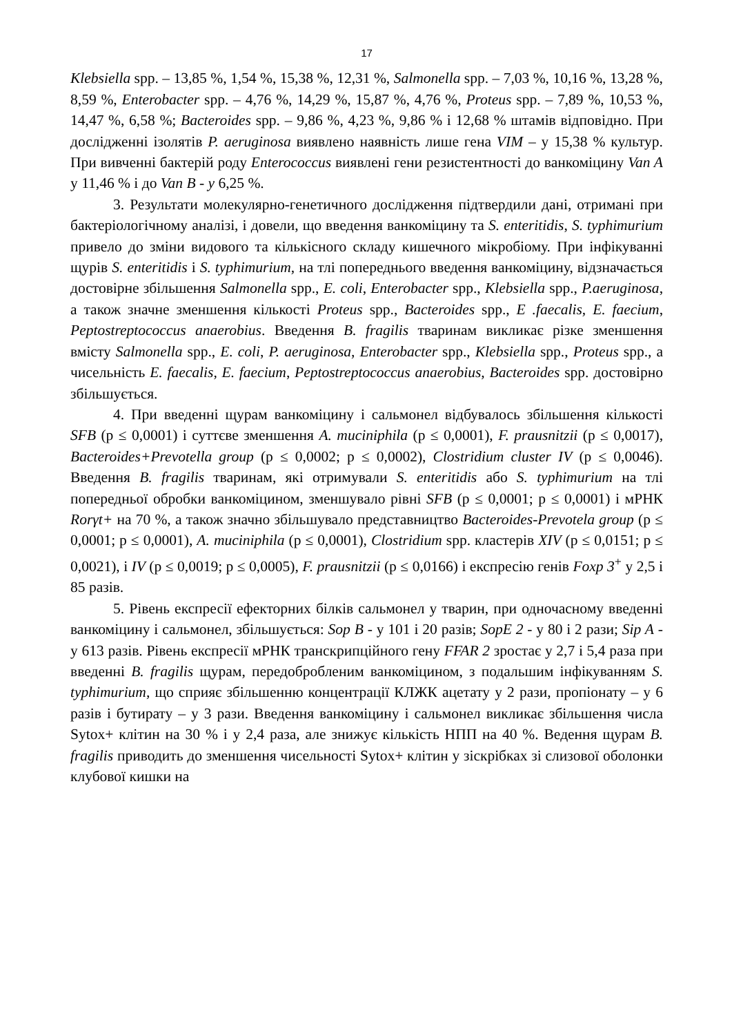17
Klebsiella spp. – 13,85 %, 1,54 %, 15,38 %, 12,31 %, Salmonella spp. – 7,03 %, 10,16 %, 13,28 %, 8,59 %, Enterobacter spp. – 4,76 %, 14,29 %, 15,87 %, 4,76 %, Proteus spp. – 7,89 %, 10,53 %, 14,47 %, 6,58 %; Bacteroides spp. – 9,86 %, 4,23 %, 9,86 % і 12,68 % штамів відповідно. При дослідженні ізолятів P. aeruginosa виявлено наявність лише гена VIM – у 15,38 % культур. При вивченні бактерій роду Enterococcus виявлені гени резистентності до ванкоміцину Van A у 11,46 % і до Van B - у 6,25 %.
3. Результати молекулярно-генетичного дослідження підтвердили дані, отримані при бактеріологічному аналізі, і довели, що введення ванкоміцину та S. enteritidis, S. typhimurium привело до зміни видового та кількісного складу кишечного мікробіому. При інфікуванні щурів S. enteritidis і S. typhimurium, на тлі попереднього введення ванкоміцину, відзначається достовірне збільшення Salmonella spp., E. coli, Enterobacter spp., Klebsiella spp., P.aeruginosa, а також значне зменшення кількості Proteus spp., Bacteroides spp., E .faecalis, E. faecium, Peptostreptococcus anaerobius. Введення B. fragilis тваринам викликає різке зменшення вмісту Salmonella spp., E. coli, P. aeruginosa, Enterobacter spp., Klebsiella spp., Proteus spp., а чисельність E. faecalis, E. faecium, Peptostreptococcus anaerobius, Bacteroides spp. достовірно збільшується.
4. При введенні щурам ванкоміцину і сальмонел відбувалось збільшення кількості SFB (p ≤ 0,0001) і суттєве зменшення A. muciniphila (p ≤ 0,0001), F. prausnitzii (p ≤ 0,0017), Bacteroides+Prevotella group (p ≤ 0,0002; p ≤ 0,0002), Clostridium cluster IV (p ≤ 0,0046). Введення B. fragilis тваринам, які отримували S. enteritidis або S. typhimurium на тлі попередньої обробки ванкоміцином, зменшувало рівні SFB (p ≤ 0,0001; p ≤ 0,0001) і мРНК Rorγt+ на 70 %, а також значно збільшувало представництво Bacteroides-Prevotela group (p ≤ 0,0001; p ≤ 0,0001), A. muciniphila (p ≤ 0,0001), Clostridium spp. кластерів XIV (p ≤ 0,0151; p ≤ 0,0021), і IV (p ≤ 0,0019; p ≤ 0,0005), F. prausnitzii (p ≤ 0,0166) і експресію генів Foxp 3<sup>+</sup> у 2,5 і 85 разів.
5. Рівень експресії ефекторних білків сальмонел у тварин, при одночасному введенні ванкоміцину і сальмонел, збільшується: Sop B - у 101 і 20 разів; SopE 2 - у 80 і 2 рази; Sip A - у 613 разів. Рівень експресії мРНК транскрипційного гену FFAR 2 зростає у 2,7 і 5,4 раза при введенні B. fragilis щурам, передобробленим ванкоміцином, з подальшим інфікуванням S. typhimurium, що сприяє збільшенню концентрації КЛЖК ацетату у 2 рази, пропіонату – у 6 разів і бутирату – у 3 рази. Введення ванкоміцину і сальмонел викликає збільшення числа Sytox+ клітин на 30 % і у 2,4 раза, але знижує кількість НПП на 40 %. Ведення щурам B. fragilis приводить до зменшення чисельності Sytox+ клітин у зіскрібках зі слизової оболонки клубової кишки на